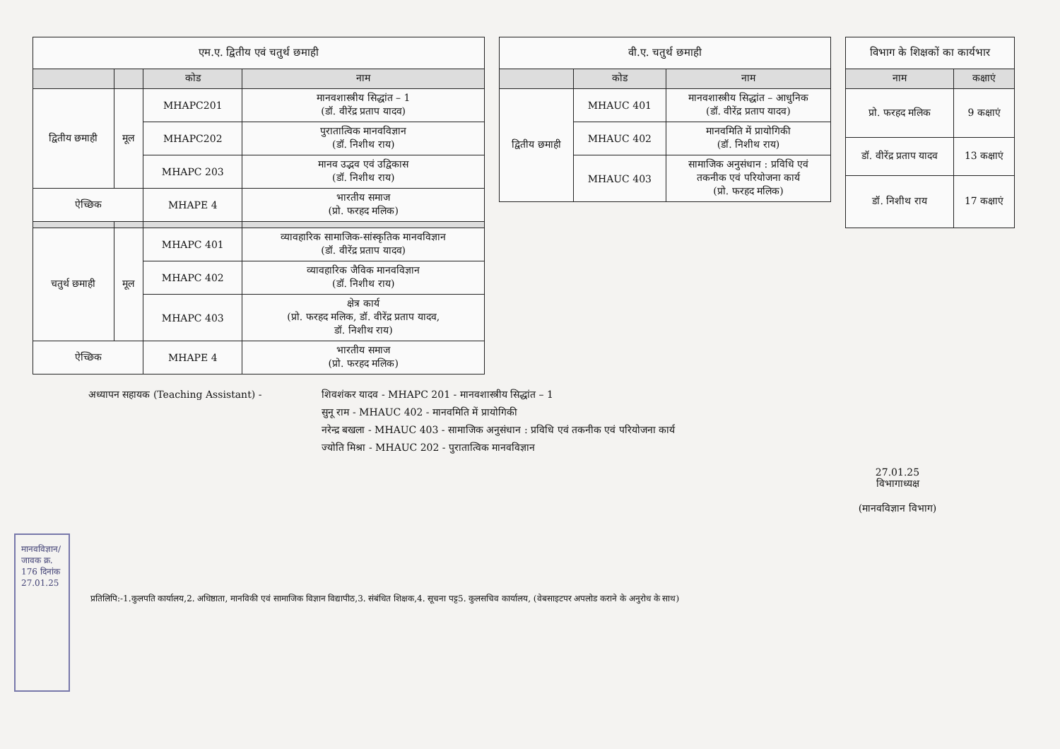| एम.ए. द्वितीय एवं चतुर्थ छमाही | | | |
| --- | --- | --- | --- |
| | | कोड | नाम |
| द्वितीय छमाही | मूल | MHAPC201 | मानवशास्त्रीय सिद्धांत – 1 (डॉ. वीरेंद्र प्रताप यादव) |
| | | MHAPC202 | पुरातात्विक मानवविज्ञान (डॉ. निशीथ राय) |
| | | MHAPC 203 | मानव उद्भव एवं उद्विकास (डॉ. निशीथ राय) |
| ऐच्छिक | | MHAPE 4 | भारतीय समाज (प्रो. फरहद मलिक) |
| चतुर्थ छमाही | मूल | MHAPC 401 | व्यावहारिक सामाजिक-सांस्कृतिक मानवविज्ञान (डॉ. वीरेंद्र प्रताप यादव) |
| | | MHAPC 402 | व्यावहारिक जैविक मानवविज्ञान (डॉ. निशीथ राय) |
| | | MHAPC 403 | क्षेत्र कार्य (प्रो. फरहद मलिक, डॉ. वीरेंद्र प्रताप यादव, डॉ. निशीथ राय) |
| ऐच्छिक | | MHAPE 4 | भारतीय समाज (प्रो. फरहद मलिक) |
| वी.ए. चतुर्थ छमाही | | |
| --- | --- | --- |
| | कोड | नाम |
| द्वितीय छमाही | MHAUC 401 | मानवशास्त्रीय सिद्धांत – आधुनिक (डॉ. वीरेंद्र प्रताप यादव) |
| | MHAUC 402 | मानवमिति में प्रायोगिकी (डॉ. निशीथ राय) |
| | MHAUC 403 | सामाजिक अनुसंधान : प्रविधि एवं तकनीक एवं परियोजना कार्य (प्रो. फरहद मलिक) |
| विभाग के शिक्षकों का कार्यभार | |
| --- | --- |
| नाम | कक्षाएं |
| प्रो. फरहद मलिक | 9 कक्षाएं |
| डॉ. वीरेंद्र प्रताप यादव | 13 कक्षाएं |
| डॉ. निशीथ राय | 17 कक्षाएं |
अध्यापन सहायक (Teaching Assistant) - शिवशंकर यादव - MHAPC 201 - मानवशास्त्रीय सिद्धांत – 1
सुनू राम - MHAUC 402 - मानवमिति में प्रायोगिकी
नरेन्द्र बखला - MHAUC 403 - सामाजिक अनुसंधान : प्रविधि एवं तकनीक एवं परियोजना कार्य
ज्योति मिश्रा - MHAUC 202 - पुरातात्विक मानवविज्ञान
27.01.25
विभागाध्यक्ष
(मानवविज्ञान विभाग)
मानवविज्ञान/जावक क्र. 176 दिनांक 27.01.25
प्रतिलिपि:-1.कुलपति कार्यालय,2. अधिष्ठाता, मानविकी एवं सामाजिक विज्ञान विद्यापीठ,3. संबंधित शिक्षक,4. सूचना पट्ट5. कुलसचिव कार्यालय, (वेबसाइटपर अपलोड कराने के अनुरोध के साथ)